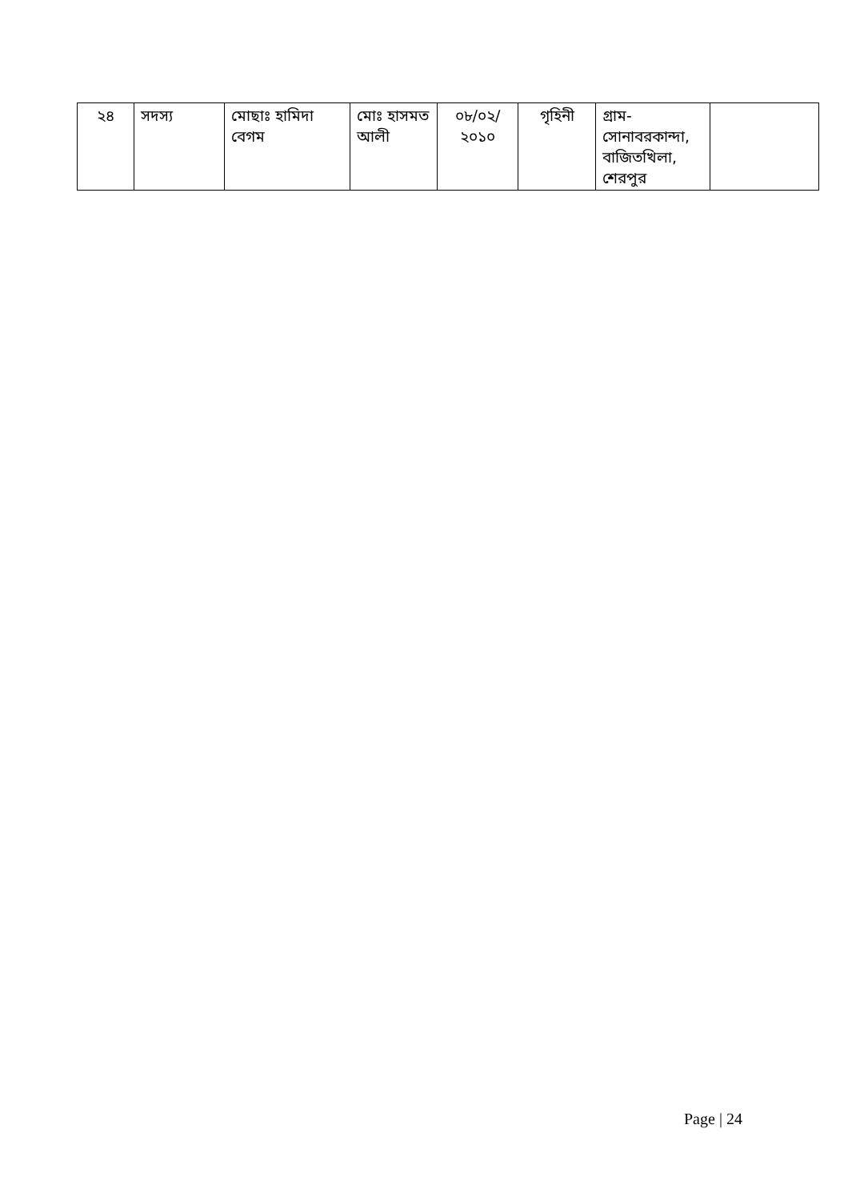| ২৪ | সদস্য | মোছাঃ হামিদা বেগম | মোঃ হাসমত আলী | ০৮/০২/ ২০১০ | গৃহিনী | গ্রাম-সোনাবরকান্দা, বাজিতখিলা, শেরপুর | |
Page | 24